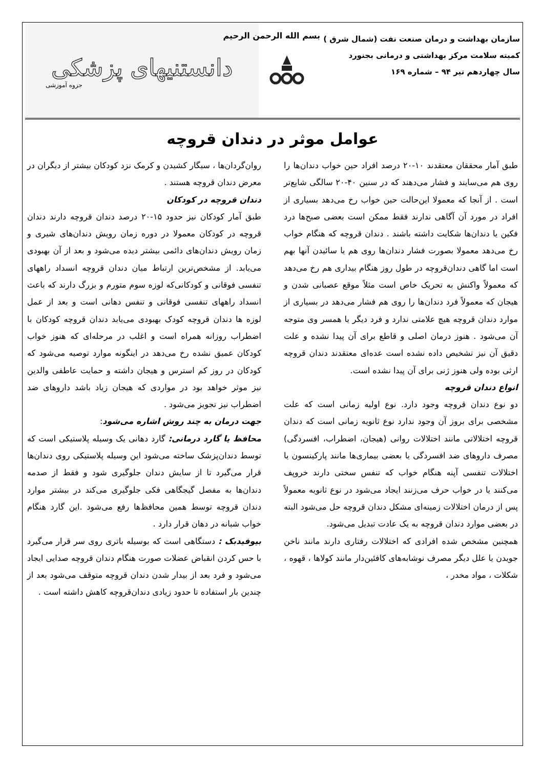سازمان بهداشت و درمان صنعت نفت (شمال شرق )
کمیته سلامت مرکز بهداشتی و درمانی بجنورد
سال چهاردهم تیر ۹۴ – شماره ۱۶۹
بسم الله الرحمن الرحیم
دانستنیهای پزشکی
جزوه آموزشی
عوامل موثر در دندان قروچه
طبق آمار محققان معتقدند ۱۰-۲۰ درصد افراد حین خواب دندان‌ها را روی هم می‌سایند و فشار می‌دهند که در سنین ۴۰-۲۰ سالگی شایع‌تر است . از آنجا که معمولا این‌حالت حین خواب رخ می‌دهد بسیاری از افراد در مورد آن آگاهی ندارند فقط ممکن است بعضی صبح‌ها درد فکین یا دندان‌ها شکایت داشته باشند . دندان قروچه که هنگام خواب رخ می‌دهد معمولا بصورت فشار دندان‌ها روی هم یا سائیدن آنها بهم است اما گاهی دندان‌قروچه در طول روز هنگام بیداری هم رخ می‌دهد که معمولاً واکنش به تحریک خاص است مثلاً موقع عصبانی شدن و هیجان که معمولاً فرد دندان‌ها را روی هم فشار می‌دهد در بسیاری از موارد دندان قروچه هیچ علامتی ندارد و فرد دیگر یا همسر وی متوجه آن می‌شود . هنوز درمان اصلی و قاطع برای آن پیدا نشده و علت دقیق آن نیز تشخیص داده نشده است عده‌ای معتقدند دندان قروچه ارثی بوده ولی هنوز ژنی برای آن پیدا نشده است.
انواع دندان قروچه
دو نوع دندان قروچه وجود دارد. نوع اولیه زمانی است که علت مشخصی برای بروز آن وجود ندارد نوع ثانویه زمانی است که دندان قروچه اختلالاتی مانند اختلالات روانی (هیجان، اضطراب، افسردگی) مصرف داروهای ضد افسردگی یا بعضی بیماری‌ها مانند پارکینسون یا اختلالات تنفسی آپنه هنگام خواب که تنفس سختی دارند خروپف می‌کنند یا در خواب حرف می‌زنند ایجاد می‌شود در نوع ثانویه معمولاً پس از درمان اختلالات زمینه‌ای مشکل دندان قروچه حل می‌شود البته در بعضی موارد دندان قروچه به یک عادت تبدیل می‌شود.
همچنین مشخص شده افرادی که اختلالات رفتاری دارند مانند ناخن جویدن یا علل دیگر مصرف نوشابه‌های کافئین‌دار مانند کولاها ، قهوه ، شکلات ، مواد مخدر ،
روان‌گردان‌ها ، سیگار کشیدن و کرمک نزد کودکان بیشتر از دیگران در معرض دندان قروچه هستند .
دندان قروچه در کودکان
طبق آمار کودکان نیز حدود ۱۵-۲۰ درصد دندان قروچه دارند دندان قروچه در کودکان معمولا در دوره زمان رویش دندان‌های شیری و زمان رویش دندان‌های دائمی بیشتر دیده می‌شود و بعد از آن بهبودی می‌یابد. از مشخص‌ترین ارتباط میان دندان قروچه انسداد راههای تنفسی فوقانی و کودکانی‌که لوزه سوم متورم و بزرگ دارند که باعث انسداد راههای تنفسی فوقانی و تنفس دهانی است و بعد از عمل لوزه ها دندان قروچه کودک بهبودی می‌یابد دندان قروچه کودکان با اضطراب روزانه همراه است و اغلب در مرحله‌ای که هنوز خواب کودکان عمیق نشده رخ می‌دهد در اینگونه موارد توصیه می‌شود که کودکان در روز کم استرس و هیجان داشته و حمایت عاطفی والدین نیز موثر خواهد بود در مواردی که هیجان زیاد باشد داروهای ضد اضطراب نیز تجویز می‌شود .
جهت درمان به چند روش اشاره می‌شود:
محافظ یا گارد درمانی: گارد دهانی یک وسیله پلاستیکی است که توسط دندان‌پزشک ساخته می‌شود این وسیله پلاستیکی روی دندان‌ها قرار می‌گیرد تا از سایش دندان جلوگیری شود و فقط از صدمه دندان‌ها به مفصل گیجگاهی فکی جلوگیری می‌کند در بیشتر موارد دندان قروچه توسط همین محافظ‌ها رفع می‌شود .این گارد هنگام خواب شبانه در دهان قرار دارد .
بیوفیدبک : دستگاهی است که بوسیله باتری روی سر قرار می‌گیرد با حس کردن انقباض عضلات صورت هنگام دندان قروچه صدایی ایجاد می‌شود و فرد بعد از بیدار شدن دندان قروچه متوقف می‌شود بعد از چندین بار استفاده تا حدود زیادی دندان‌قروچه کاهش داشته است .